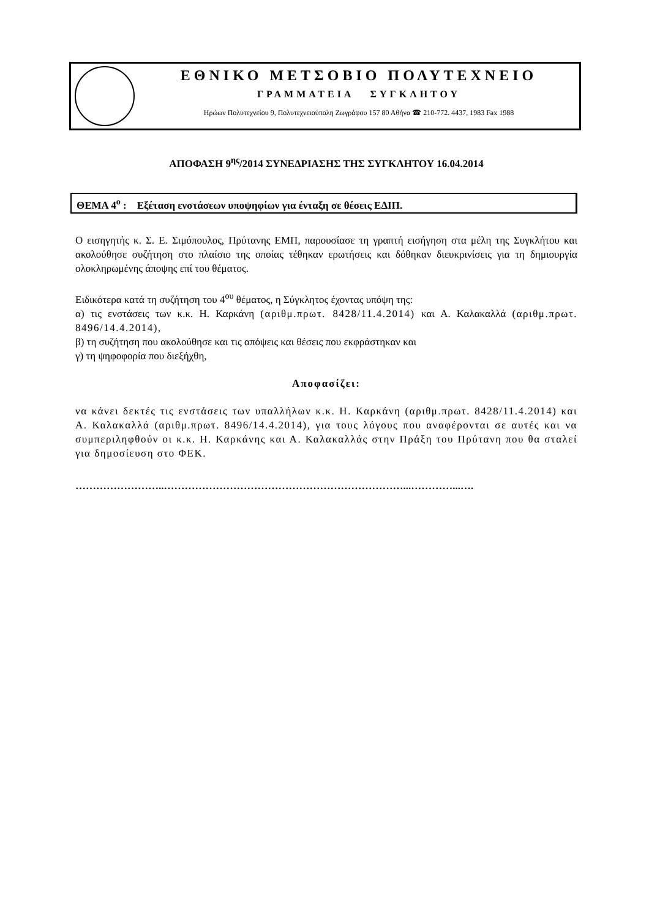ΕΘΝΙΚΟ ΜΕΤΣΟΒΙΟ ΠΟΛΥΤΕΧΝΕΙΟ
ΓΡΑΜΜΑΤΕΙΑ ΣΥΓΚΛΗΤΟΥ
Ηρώων Πολυτεχνείου 9, Πολυτεχνειούπολη Ζωγράφου 157 80 Αθήνα ☎ 210-772. 4437, 1983 Fax 1988
ΑΠΟΦΑΣΗ 9<sup>ης</sup>/2014 ΣΥΝΕΔΡΙΑΣΗΣ ΤΗΣ ΣΥΓΚΛΗΤΟΥ 16.04.2014
ΘΕΜΑ 4<sup>ο</sup> : Εξέταση ενστάσεων υποψηφίων για ένταξη σε θέσεις ΕΔΙΠ.
Ο εισηγητής κ. Σ. Ε. Σιμόπουλος, Πρύτανης ΕΜΠ, παρουσίασε τη γραπτή εισήγηση στα μέλη της Συγκλήτου και ακολούθησε συζήτηση στο πλαίσιο της οποίας τέθηκαν ερωτήσεις και δόθηκαν διευκρινίσεις για τη δημιουργία ολοκληρωμένης άποψης επί του θέματος.
Ειδικότερα κατά τη συζήτηση του 4<sup>ου</sup> θέματος, η Σύγκλητος έχοντας υπόψη της:
α) τις ενστάσεις των κ.κ. Η. Καρκάνη (αριθμ.πρωτ. 8428/11.4.2014) και Α. Καλακαλλά (αριθμ.πρωτ. 8496/14.4.2014),
β) τη συζήτηση που ακολούθησε και τις απόψεις και θέσεις που εκφράστηκαν και
γ) τη ψηφοφορία που διεξήχθη,
Αποφασίζει:
να κάνει δεκτές τις ενστάσεις των υπαλλήλων κ.κ. Η. Καρκάνη (αριθμ.πρωτ. 8428/11.4.2014) και Α. Καλακαλλά (αριθμ.πρωτ. 8496/14.4.2014), για τους λόγους που αναφέρονται σε αυτές και να συμπεριληφθούν οι κ.κ. Η. Καρκάνης και Α. Καλακαλλάς στην Πράξη του Πρύτανη που θα σταλεί για δημοσίευση στο ΦΕΚ.
……………………..……………………………………………………………...…………...….